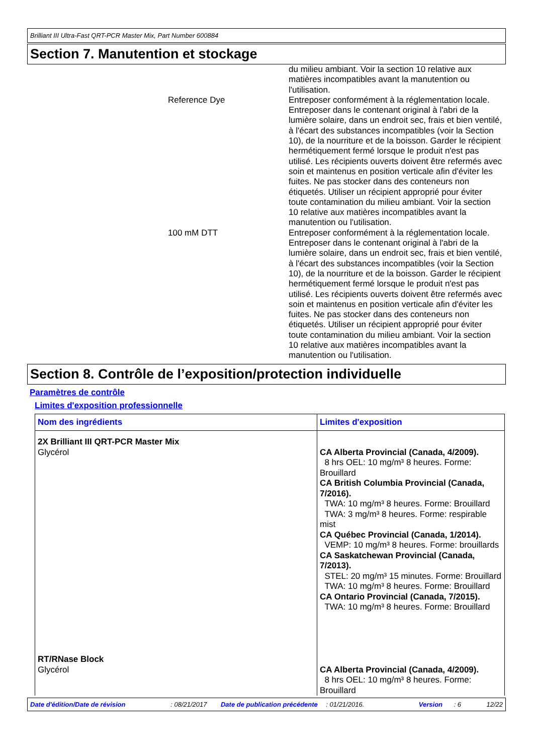Brilliant III Ultra-Fast QRT-PCR Master Mix, Part Number 600884
Section 7. Manutention et stockage
du milieu ambiant. Voir la section 10 relative aux matières incompatibles avant la manutention ou l'utilisation.
Reference Dye Entreposer conformément à la réglementation locale. Entreposer dans le contenant original à l'abri de la lumière solaire, dans un endroit sec, frais et bien ventilé, à l'écart des substances incompatibles (voir la Section 10), de la nourriture et de la boisson. Garder le récipient hermétiquement fermé lorsque le produit n'est pas utilisé. Les récipients ouverts doivent être refermés avec soin et maintenus en position verticale afin d'éviter les fuites. Ne pas stocker dans des conteneurs non étiquetés. Utiliser un récipient approprié pour éviter toute contamination du milieu ambiant. Voir la section 10 relative aux matières incompatibles avant la manutention ou l'utilisation.
100 mM DTT Entreposer conformément à la réglementation locale. Entreposer dans le contenant original à l'abri de la lumière solaire, dans un endroit sec, frais et bien ventilé, à l'écart des substances incompatibles (voir la Section 10), de la nourriture et de la boisson. Garder le récipient hermétiquement fermé lorsque le produit n'est pas utilisé. Les récipients ouverts doivent être refermés avec soin et maintenus en position verticale afin d'éviter les fuites. Ne pas stocker dans des conteneurs non étiquetés. Utiliser un récipient approprié pour éviter toute contamination du milieu ambiant. Voir la section 10 relative aux matières incompatibles avant la manutention ou l'utilisation.
Section 8. Contrôle de l’exposition/protection individuelle
Paramètres de contrôle
Limites d'exposition professionnelle
| Nom des ingrédients | Limites d'exposition |
| --- | --- |
| 2X Brilliant III QRT-PCR Master Mix Glycérol | CA Alberta Provincial (Canada, 4/2009). 8 hrs OEL: 10 mg/m³ 8 heures. Forme: Brouillard CA British Columbia Provincial (Canada, 7/2016). TWA: 10 mg/m³ 8 heures. Forme: Brouillard TWA: 3 mg/m³ 8 heures. Forme: respirable mist CA Québec Provincial (Canada, 1/2014). VEMP: 10 mg/m³ 8 heures. Forme: brouillards CA Saskatchewan Provincial (Canada, 7/2013). STEL: 20 mg/m³ 15 minutes. Forme: Brouillard TWA: 10 mg/m³ 8 heures. Forme: Brouillard CA Ontario Provincial (Canada, 7/2015). TWA: 10 mg/m³ 8 heures. Forme: Brouillard |
| RT/RNase Block Glycérol | CA Alberta Provincial (Canada, 4/2009). 8 hrs OEL: 10 mg/m³ 8 heures. Forme: Brouillard |
Date d'édition/Date de révision: 08/21/2017 Date de publication précédente: 01/21/2016. Version: 6 12/22